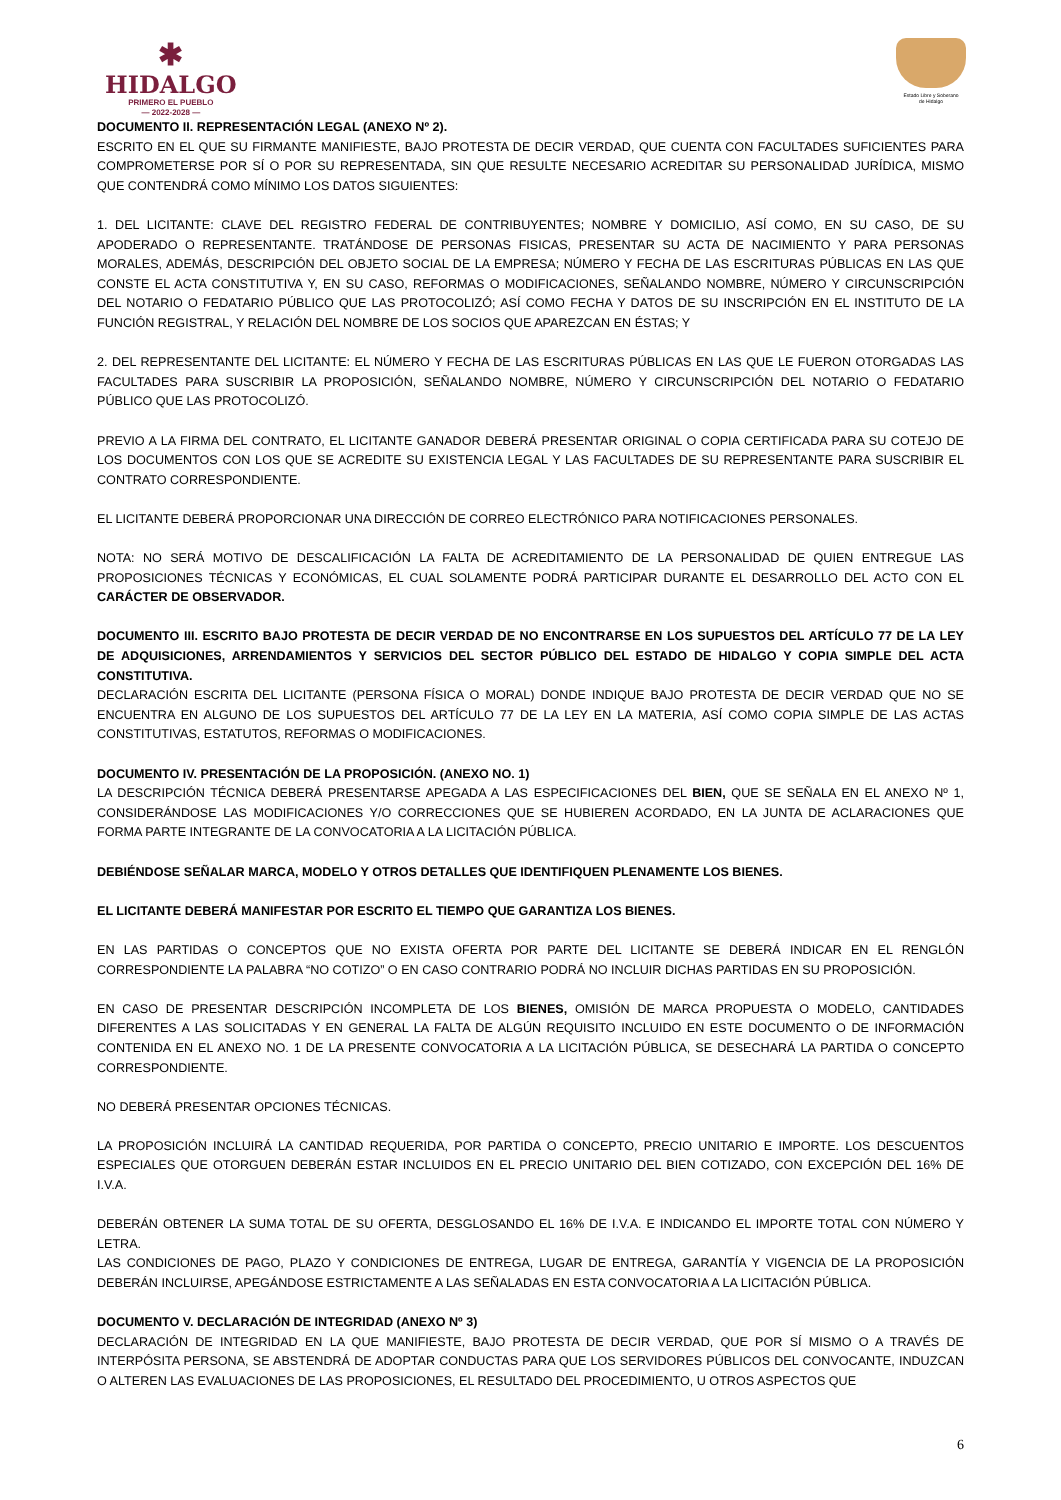✱
HIDALGO
PRIMERO EL PUEBLO
— 2022-2028 —
Estado Libre y Soberano
de Hidalgo
DOCUMENTO II. REPRESENTACIÓN LEGAL (ANEXO Nº 2).
ESCRITO EN EL QUE SU FIRMANTE MANIFIESTE, BAJO PROTESTA DE DECIR VERDAD, QUE CUENTA CON FACULTADES SUFICIENTES PARA COMPROMETERSE POR SÍ O POR SU REPRESENTADA, SIN QUE RESULTE NECESARIO ACREDITAR SU PERSONALIDAD JURÍDICA, MISMO QUE CONTENDRÁ COMO MÍNIMO LOS DATOS SIGUIENTES:
1. DEL LICITANTE: CLAVE DEL REGISTRO FEDERAL DE CONTRIBUYENTES; NOMBRE Y DOMICILIO, ASÍ COMO, EN SU CASO, DE SU APODERADO O REPRESENTANTE. TRATÁNDOSE DE PERSONAS FISICAS, PRESENTAR SU ACTA DE NACIMIENTO Y PARA PERSONAS MORALES, ADEMÁS, DESCRIPCIÓN DEL OBJETO SOCIAL DE LA EMPRESA; NÚMERO Y FECHA DE LAS ESCRITURAS PÚBLICAS EN LAS QUE CONSTE EL ACTA CONSTITUTIVA Y, EN SU CASO, REFORMAS O MODIFICACIONES, SEÑALANDO NOMBRE, NÚMERO Y CIRCUNSCRIPCIÓN DEL NOTARIO O FEDATARIO PÚBLICO QUE LAS PROTOCOLIZÓ; ASÍ COMO FECHA Y DATOS DE SU INSCRIPCIÓN EN EL INSTITUTO DE LA FUNCIÓN REGISTRAL, Y RELACIÓN DEL NOMBRE DE LOS SOCIOS QUE APAREZCAN EN ÉSTAS; Y
2. DEL REPRESENTANTE DEL LICITANTE: EL NÚMERO Y FECHA DE LAS ESCRITURAS PÚBLICAS EN LAS QUE LE FUERON OTORGADAS LAS FACULTADES PARA SUSCRIBIR LA PROPOSICIÓN, SEÑALANDO NOMBRE, NÚMERO Y CIRCUNSCRIPCIÓN DEL NOTARIO O FEDATARIO PÚBLICO QUE LAS PROTOCOLIZÓ.
PREVIO A LA FIRMA DEL CONTRATO, EL LICITANTE GANADOR DEBERÁ PRESENTAR ORIGINAL O COPIA CERTIFICADA PARA SU COTEJO DE LOS DOCUMENTOS CON LOS QUE SE ACREDITE SU EXISTENCIA LEGAL Y LAS FACULTADES DE SU REPRESENTANTE PARA SUSCRIBIR EL CONTRATO CORRESPONDIENTE.
EL LICITANTE DEBERÁ PROPORCIONAR UNA DIRECCIÓN DE CORREO ELECTRÓNICO PARA NOTIFICACIONES PERSONALES.
NOTA: NO SERÁ MOTIVO DE DESCALIFICACIÓN LA FALTA DE ACREDITAMIENTO DE LA PERSONALIDAD DE QUIEN ENTREGUE LAS PROPOSICIONES TÉCNICAS Y ECONÓMICAS, EL CUAL SOLAMENTE PODRÁ PARTICIPAR DURANTE EL DESARROLLO DEL ACTO CON EL CARÁCTER DE OBSERVADOR.
DOCUMENTO III. ESCRITO BAJO PROTESTA DE DECIR VERDAD DE NO ENCONTRARSE EN LOS SUPUESTOS DEL ARTÍCULO 77 DE LA LEY DE ADQUISICIONES, ARRENDAMIENTOS Y SERVICIOS DEL SECTOR PÚBLICO DEL ESTADO DE HIDALGO Y COPIA SIMPLE DEL ACTA CONSTITUTIVA.
DECLARACIÓN ESCRITA DEL LICITANTE (PERSONA FÍSICA O MORAL) DONDE INDIQUE BAJO PROTESTA DE DECIR VERDAD QUE NO SE ENCUENTRA EN ALGUNO DE LOS SUPUESTOS DEL ARTÍCULO 77 DE LA LEY EN LA MATERIA, ASÍ COMO COPIA SIMPLE DE LAS ACTAS CONSTITUTIVAS, ESTATUTOS, REFORMAS O MODIFICACIONES.
DOCUMENTO IV. PRESENTACIÓN DE LA PROPOSICIÓN. (ANEXO NO. 1)
LA DESCRIPCIÓN TÉCNICA DEBERÁ PRESENTARSE APEGADA A LAS ESPECIFICACIONES DEL BIEN, QUE SE SEÑALA EN EL ANEXO Nº 1, CONSIDERÁNDOSE LAS MODIFICACIONES Y/O CORRECCIONES QUE SE HUBIEREN ACORDADO, EN LA JUNTA DE ACLARACIONES QUE FORMA PARTE INTEGRANTE DE LA CONVOCATORIA A LA LICITACIÓN PÚBLICA.
DEBIÉNDOSE SEÑALAR MARCA, MODELO Y OTROS DETALLES QUE IDENTIFIQUEN PLENAMENTE LOS BIENES.
EL LICITANTE DEBERÁ MANIFESTAR POR ESCRITO EL TIEMPO QUE GARANTIZA LOS BIENES.
EN LAS PARTIDAS O CONCEPTOS QUE NO EXISTA OFERTA POR PARTE DEL LICITANTE SE DEBERÁ INDICAR EN EL RENGLÓN CORRESPONDIENTE LA PALABRA “NO COTIZO” O EN CASO CONTRARIO PODRÁ NO INCLUIR DICHAS PARTIDAS EN SU PROPOSICIÓN.
EN CASO DE PRESENTAR DESCRIPCIÓN INCOMPLETA DE LOS BIENES, OMISIÓN DE MARCA PROPUESTA O MODELO, CANTIDADES DIFERENTES A LAS SOLICITADAS Y EN GENERAL LA FALTA DE ALGÚN REQUISITO INCLUIDO EN ESTE DOCUMENTO O DE INFORMACIÓN CONTENIDA EN EL ANEXO NO. 1 DE LA PRESENTE CONVOCATORIA A LA LICITACIÓN PÚBLICA, SE DESECHARÁ LA PARTIDA O CONCEPTO CORRESPONDIENTE.
NO DEBERÁ PRESENTAR OPCIONES TÉCNICAS.
LA PROPOSICIÓN INCLUIRÁ LA CANTIDAD REQUERIDA, POR PARTIDA O CONCEPTO, PRECIO UNITARIO E IMPORTE. LOS DESCUENTOS ESPECIALES QUE OTORGUEN DEBERÁN ESTAR INCLUIDOS EN EL PRECIO UNITARIO DEL BIEN COTIZADO, CON EXCEPCIÓN DEL 16% DE I.V.A.
DEBERÁN OBTENER LA SUMA TOTAL DE SU OFERTA, DESGLOSANDO EL 16% DE I.V.A. E INDICANDO EL IMPORTE TOTAL CON NÚMERO Y LETRA.
LAS CONDICIONES DE PAGO, PLAZO Y CONDICIONES DE ENTREGA, LUGAR DE ENTREGA, GARANTÍA Y VIGENCIA DE LA PROPOSICIÓN DEBERÁN INCLUIRSE, APEGÁNDOSE ESTRICTAMENTE A LAS SEÑALADAS EN ESTA CONVOCATORIA A LA LICITACIÓN PÚBLICA.
DOCUMENTO V. DECLARACIÓN DE INTEGRIDAD (ANEXO Nº 3)
DECLARACIÓN DE INTEGRIDAD EN LA QUE MANIFIESTE, BAJO PROTESTA DE DECIR VERDAD, QUE POR SÍ MISMO O A TRAVÉS DE INTERPÓSITA PERSONA, SE ABSTENDRÁ DE ADOPTAR CONDUCTAS PARA QUE LOS SERVIDORES PÚBLICOS DEL CONVOCANTE, INDUZCAN O ALTEREN LAS EVALUACIONES DE LAS PROPOSICIONES, EL RESULTADO DEL PROCEDIMIENTO, U OTROS ASPECTOS QUE
6